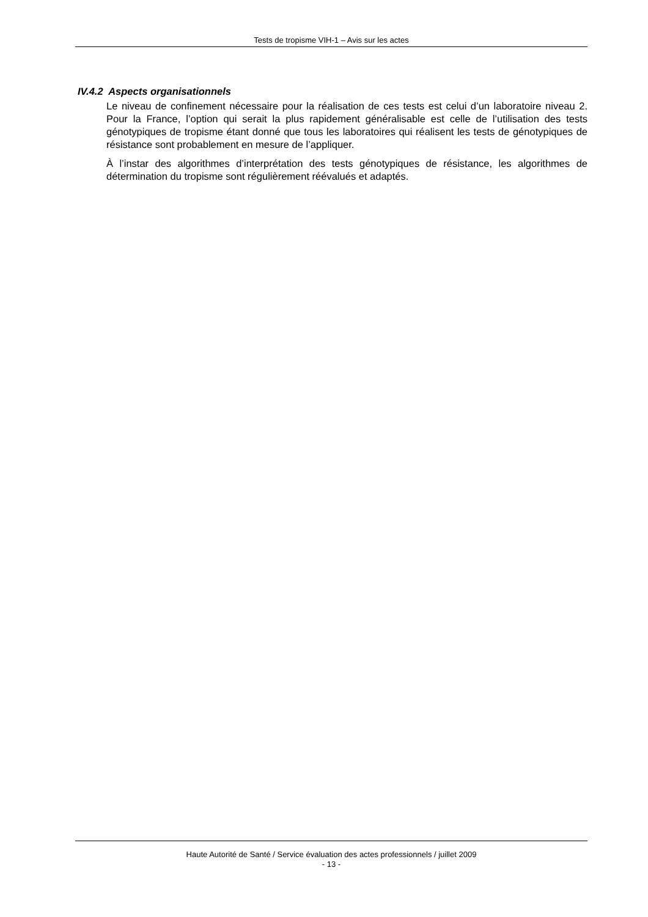Tests de tropisme VIH-1 – Avis sur les actes
IV.4.2 Aspects organisationnels
Le niveau de confinement nécessaire pour la réalisation de ces tests est celui d’un laboratoire niveau 2. Pour la France, l’option qui serait la plus rapidement généralisable est celle de l’utilisation des tests génotypiques de tropisme étant donné que tous les laboratoires qui réalisent les tests de génotypiques de résistance sont probablement en mesure de l’appliquer.
À l’instar des algorithmes d’interprétation des tests génotypiques de résistance, les algorithmes de détermination du tropisme sont régulièrement réévalués et adaptés.
Haute Autorité de Santé / Service évaluation des actes professionnels / juillet 2009
- 13 -